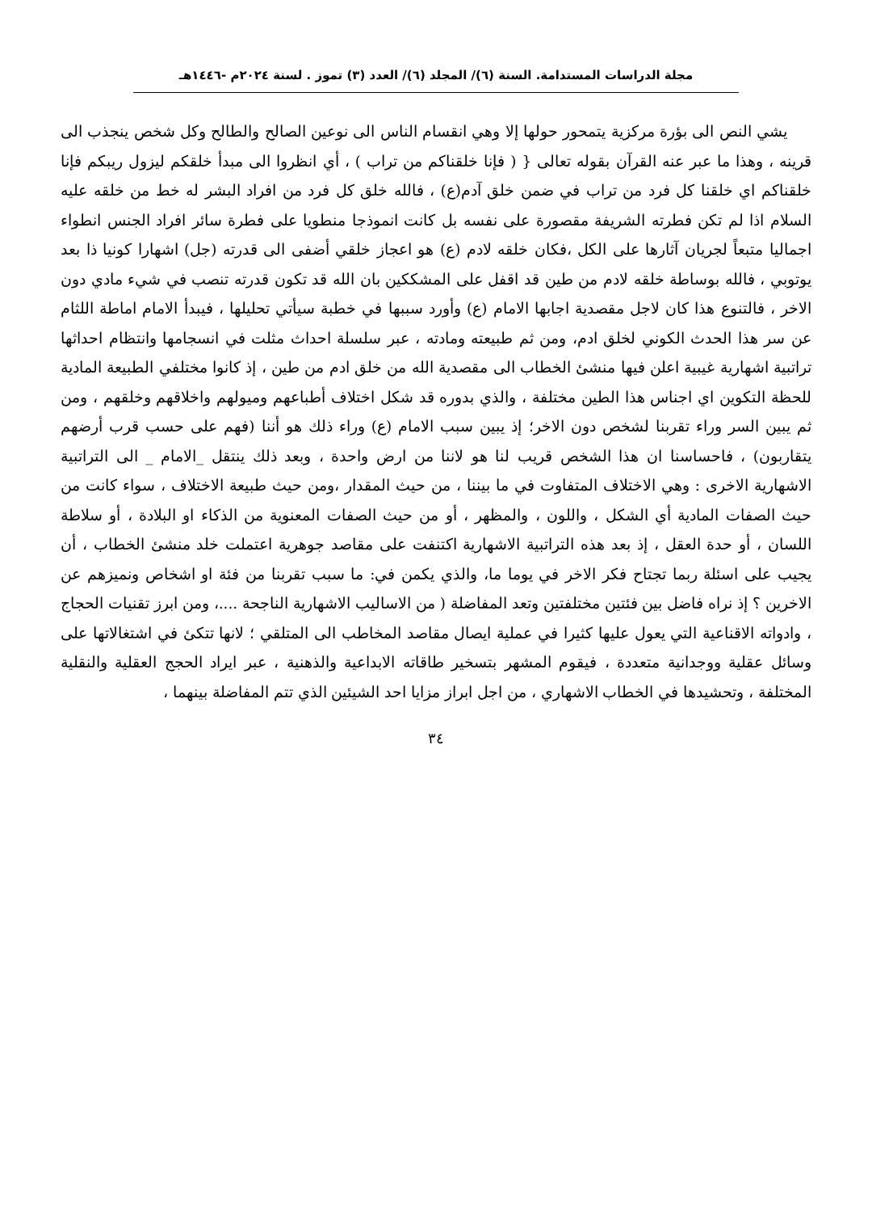مجلة الدراسات المستدامة. السنة (٦)/ المجلد (٦)/ العدد (٣) تموز . لسنة ٢٠٢٤م -١٤٤٦هـ
يشي النص الى بؤرة مركزية يتمحور حولها إلا وهي انقسام الناس الى نوعين الصالح والطالح وكل شخص ينجذب الى قرينه ، وهذا ما عبر عنه القرآن بقوله تعالى { ( فإنا خلقناكم من تراب ) ، أي انظروا الى مبدأ خلقكم ليزول ريبكم فإنا خلقناكم اي خلقنا كل فرد من تراب في ضمن خلق آدم(ع) ، فالله خلق كل فرد من افراد البشر له خط من خلقه عليه السلام اذا لم تكن فطرته الشريفة مقصورة على نفسه بل كانت انموذجا منطويا على فطرة سائر افراد الجنس انطواء اجماليا متبعاً لجريان آثارها على الكل ،فكان خلقه لادم (ع) هو اعجاز خلقي أضفى الى قدرته (جل) اشهارا كونيا ذا بعد يوتوبي ، فالله بوساطة خلقه لادم من طين قد اقفل على المشككين بان الله قد تكون قدرته تنصب في شيء مادي دون الاخر ، فالتنوع هذا كان لاجل مقصدية اجابها الامام (ع) وأورد سببها في خطبة سيأتي تحليلها ، فيبدأ الامام اماطة اللثام عن سر هذا الحدث الكوني لخلق ادم، ومن ثم طبيعته ومادته ، عبر سلسلة احداث مثلت في انسجامها وانتظام احداثها تراتبية اشهارية غيبية اعلن فيها منشئ الخطاب الى مقصدية الله من خلق ادم من طين ، إذ كانوا مختلفي الطبيعة المادية للحظة التكوين اي اجناس هذا الطين مختلفة ، والذي بدوره قد شكل اختلاف أطباعهم وميولهم واخلاقهم وخلقهم ، ومن ثم يبين السر وراء تقربنا لشخص دون الاخر؛ إذ يبين سبب الامام (ع) وراء ذلك هو أننا (فهم على حسب قرب أرضهم يتقاربون) ، فاحساسنا ان هذا الشخص قريب لنا هو لاننا من ارض واحدة ، وبعد ذلك ينتقل _الامام _ الى التراتبية الاشهارية الاخرى : وهي الاختلاف المتفاوت في ما بيننا ، من حيث المقدار ،ومن حيث طبيعة الاختلاف ، سواء كانت من حيث الصفات المادية أي الشكل ، واللون ، والمظهر ، أو من حيث الصفات المعنوية من الذكاء او البلادة ، أو سلاطة اللسان ، أو حدة العقل ، إذ بعد هذه التراتبية الاشهارية اكتنفت على مقاصد جوهرية اعتملت خلد منشئ الخطاب ، أن يجيب على اسئلة ربما تجتاح فكر الاخر في يوما ما، والذي يكمن في: ما سبب تقربنا من فئة او اشخاص ونميزهم عن الاخرين ؟ إذ نراه فاضل بين فئتين مختلفتين وتعد المفاضلة ( من الاساليب الاشهارية الناجحة ....، ومن ابرز تقنيات الحجاج ، وادواته الاقناعية التي يعول عليها كثيرا في عملية ايصال مقاصد المخاطب الى المتلقي ؛ لانها تتكئ في اشتغالاتها على وسائل عقلية ووجدانية متعددة ، فيقوم المشهر بتسخير طاقاته الابداعية والذهنية ، عبر ايراد الحجج العقلية والنقلية المختلفة ، وتحشيدها في الخطاب الاشهاري ، من اجل ابراز مزايا احد الشيئين الذي تتم المفاضلة بينهما ،
٣٤